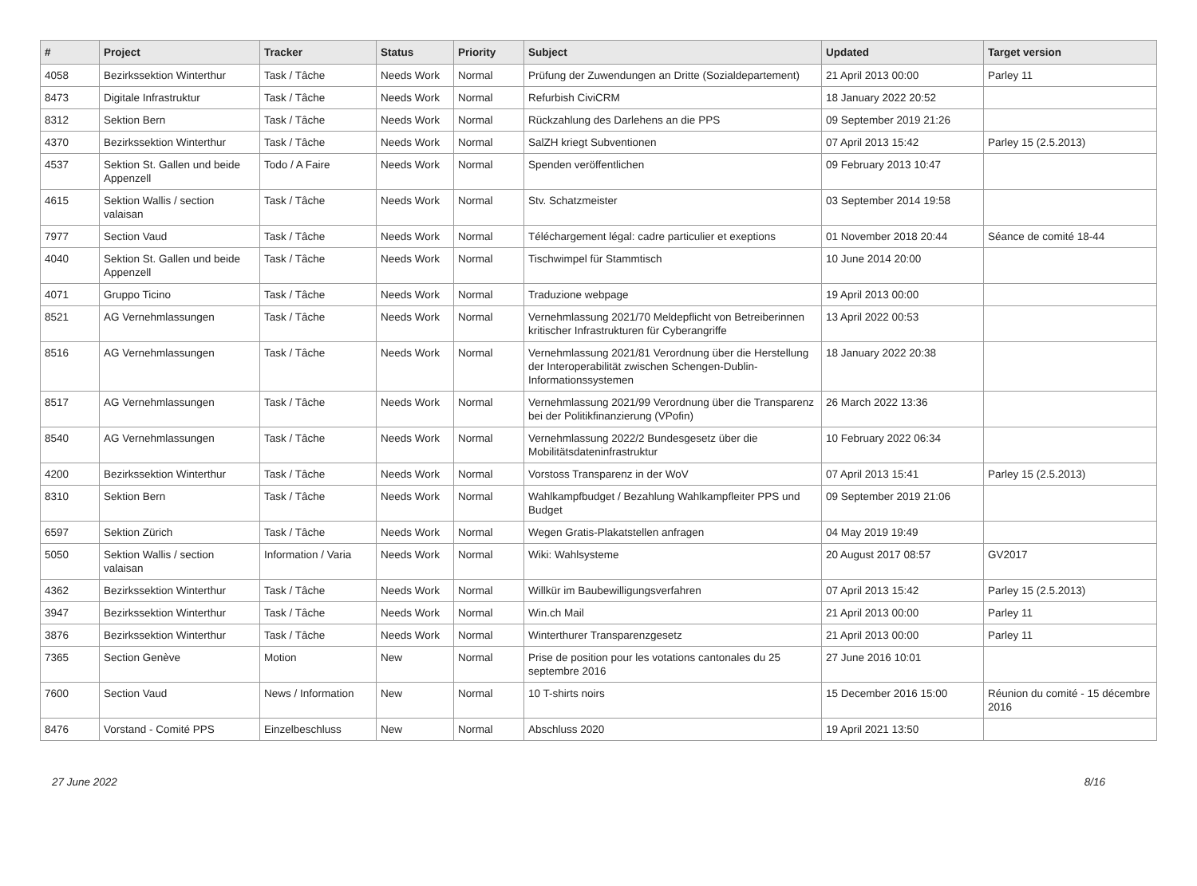| # | Project | Tracker | Status | Priority | Subject | Updated | Target version |
| --- | --- | --- | --- | --- | --- | --- | --- |
| 4058 | Bezirkssektion Winterthur | Task / Tâche | Needs Work | Normal | Prüfung der Zuwendungen an Dritte (Sozialdepartement) | 21 April 2013 00:00 | Parley 11 |
| 8473 | Digitale Infrastruktur | Task / Tâche | Needs Work | Normal | Refurbish CiviCRM | 18 January 2022 20:52 | |
| 8312 | Sektion Bern | Task / Tâche | Needs Work | Normal | Rückzahlung des Darlehens an die PPS | 09 September 2019 21:26 | |
| 4370 | Bezirkssektion Winterthur | Task / Tâche | Needs Work | Normal | SalZH kriegt Subventionen | 07 April 2013 15:42 | Parley 15 (2.5.2013) |
| 4537 | Sektion St. Gallen und beide Appenzell | Todo / A Faire | Needs Work | Normal | Spenden veröffentlichen | 09 February 2013 10:47 | |
| 4615 | Sektion Wallis / section valaisan | Task / Tâche | Needs Work | Normal | Stv. Schatzmeister | 03 September 2014 19:58 | |
| 7977 | Section Vaud | Task / Tâche | Needs Work | Normal | Téléchargement légal: cadre particulier et exeptions | 01 November 2018 20:44 | Séance de comité 18-44 |
| 4040 | Sektion St. Gallen und beide Appenzell | Task / Tâche | Needs Work | Normal | Tischwimpel für Stammtisch | 10 June 2014 20:00 | |
| 4071 | Gruppo Ticino | Task / Tâche | Needs Work | Normal | Traduzione webpage | 19 April 2013 00:00 | |
| 8521 | AG Vernehmlassungen | Task / Tâche | Needs Work | Normal | Vernehmlassung 2021/70 Meldepflicht von Betreiberinnen kritischer Infrastrukturen für Cyberangriffe | 13 April 2022 00:53 | |
| 8516 | AG Vernehmlassungen | Task / Tâche | Needs Work | Normal | Vernehmlassung 2021/81 Verordnung über die Herstellung der Interoperabilität zwischen Schengen-Dublin-Informationssystemen | 18 January 2022 20:38 | |
| 8517 | AG Vernehmlassungen | Task / Tâche | Needs Work | Normal | Vernehmlassung 2021/99 Verordnung über die Transparenz bei der Politikfinanzierung (VPofin) | 26 March 2022 13:36 | |
| 8540 | AG Vernehmlassungen | Task / Tâche | Needs Work | Normal | Vernehmlassung 2022/2 Bundesgesetz über die Mobilitätsdateninfrastruktur | 10 February 2022 06:34 | |
| 4200 | Bezirkssektion Winterthur | Task / Tâche | Needs Work | Normal | Vorstoss Transparenz in der WoV | 07 April 2013 15:41 | Parley 15 (2.5.2013) |
| 8310 | Sektion Bern | Task / Tâche | Needs Work | Normal | Wahlkampfbudget / Bezahlung Wahlkampfleiter PPS und Budget | 09 September 2019 21:06 | |
| 6597 | Sektion Zürich | Task / Tâche | Needs Work | Normal | Wegen Gratis-Plakatstellen anfragen | 04 May 2019 19:49 | |
| 5050 | Sektion Wallis / section valaisan | Information / Varia | Needs Work | Normal | Wiki: Wahlsysteme | 20 August 2017 08:57 | GV2017 |
| 4362 | Bezirkssektion Winterthur | Task / Tâche | Needs Work | Normal | Willkür im Baubewilligungsverfahren | 07 April 2013 15:42 | Parley 15 (2.5.2013) |
| 3947 | Bezirkssektion Winterthur | Task / Tâche | Needs Work | Normal | Win.ch Mail | 21 April 2013 00:00 | Parley 11 |
| 3876 | Bezirkssektion Winterthur | Task / Tâche | Needs Work | Normal | Winterthurer Transparenzgesetz | 21 April 2013 00:00 | Parley 11 |
| 7365 | Section Genève | Motion | New | Normal | Prise de position pour les votations cantonales du 25 septembre 2016 | 27 June 2016 10:01 | |
| 7600 | Section Vaud | News / Information | New | Normal | 10 T-shirts noirs | 15 December 2016 15:00 | Réunion du comité - 15 décembre 2016 |
| 8476 | Vorstand - Comité PPS | Einzelbeschluss | New | Normal | Abschluss 2020 | 19 April 2021 13:50 | |
27 June 2022 8/16